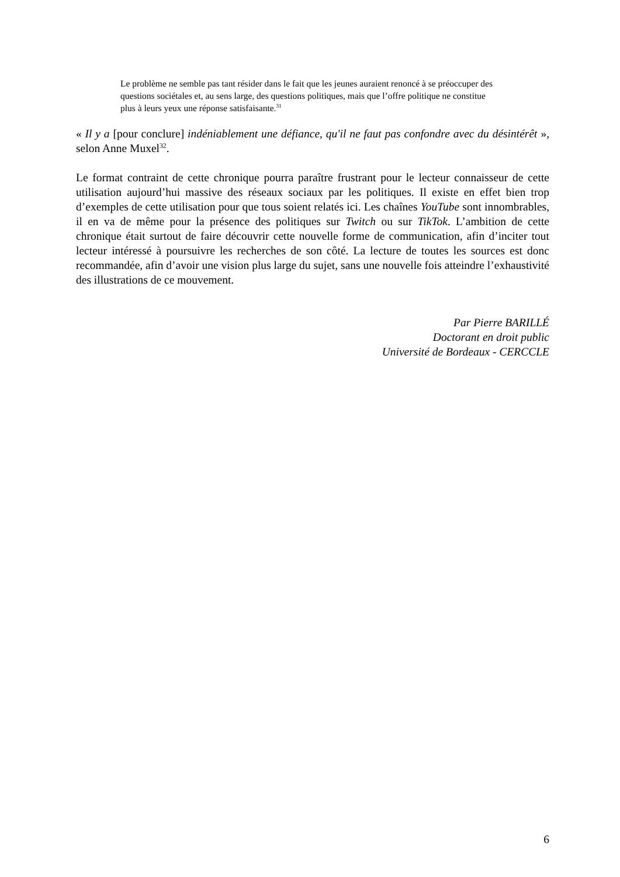Le problème ne semble pas tant résider dans le fait que les jeunes auraient renoncé à se préoccuper des questions sociétales et, au sens large, des questions politiques, mais que l’offre politique ne constitue plus à leurs yeux une réponse satisfaisante.<sup>31</sup>
« Il y a [pour conclure] indéniablement une défiance, qu'il ne faut pas confondre avec du désintérêt », selon Anne Muxel<sup>32</sup>.
Le format contraint de cette chronique pourra paraître frustrant pour le lecteur connaisseur de cette utilisation aujourd’hui massive des réseaux sociaux par les politiques. Il existe en effet bien trop d’exemples de cette utilisation pour que tous soient relatés ici. Les chaînes YouTube sont innombrables, il en va de même pour la présence des politiques sur Twitch ou sur TikTok. L’ambition de cette chronique était surtout de faire découvrir cette nouvelle forme de communication, afin d’inciter tout lecteur intéressé à poursuivre les recherches de son côté. La lecture de toutes les sources est donc recommandée, afin d’avoir une vision plus large du sujet, sans une nouvelle fois atteindre l’exhaustivité des illustrations de ce mouvement.
Par Pierre BARILLÉ
Doctorant en droit public
Université de Bordeaux - CERCCLE
6